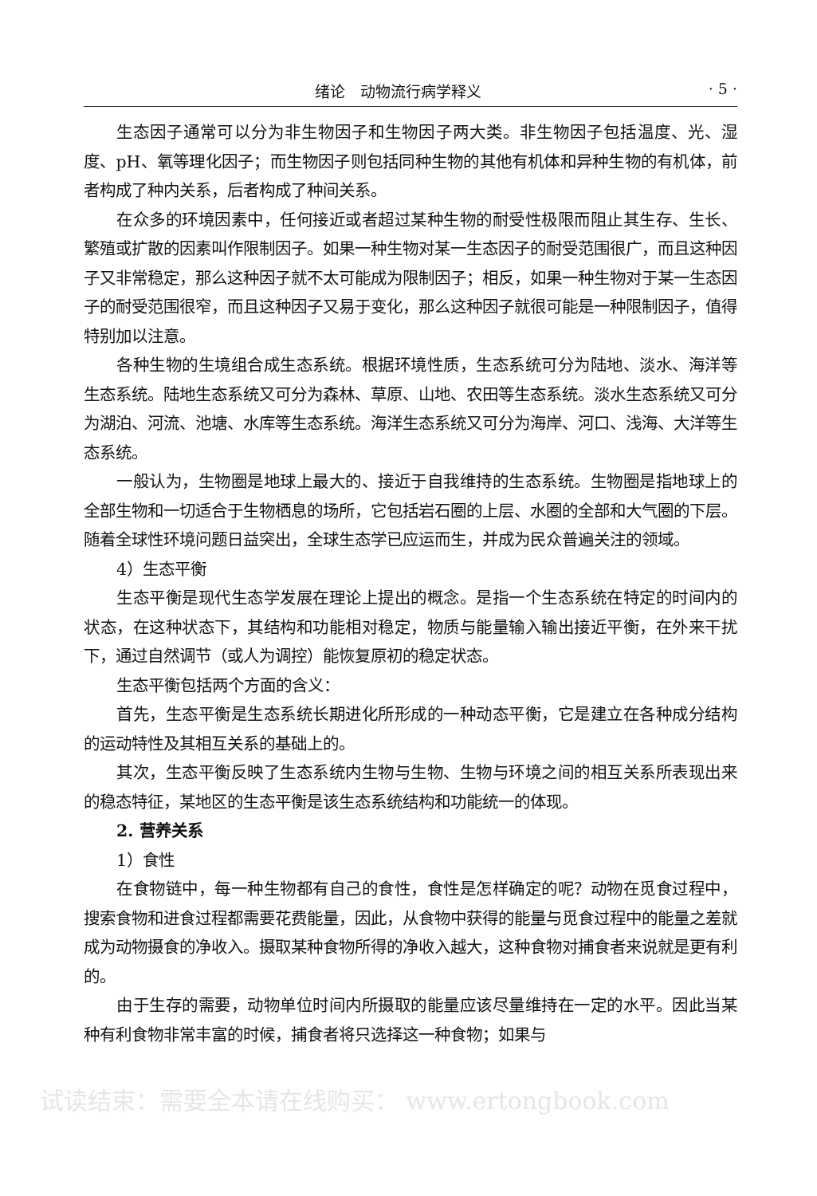绪论　动物流行病学释义 · 5 ·
生态因子通常可以分为非生物因子和生物因子两大类。非生物因子包括温度、光、湿度、pH、氧等理化因子；而生物因子则包括同种生物的其他有机体和异种生物的有机体，前者构成了种内关系，后者构成了种间关系。
在众多的环境因素中，任何接近或者超过某种生物的耐受性极限而阻止其生存、生长、繁殖或扩散的因素叫作限制因子。如果一种生物对某一生态因子的耐受范围很广，而且这种因子又非常稳定，那么这种因子就不太可能成为限制因子；相反，如果一种生物对于某一生态因子的耐受范围很窄，而且这种因子又易于变化，那么这种因子就很可能是一种限制因子，值得特别加以注意。
各种生物的生境组合成生态系统。根据环境性质，生态系统可分为陆地、淡水、海洋等生态系统。陆地生态系统又可分为森林、草原、山地、农田等生态系统。淡水生态系统又可分为湖泊、河流、池塘、水库等生态系统。海洋生态系统又可分为海岸、河口、浅海、大洋等生态系统。
一般认为，生物圈是地球上最大的、接近于自我维持的生态系统。生物圈是指地球上的全部生物和一切适合于生物栖息的场所，它包括岩石圈的上层、水圈的全部和大气圈的下层。随着全球性环境问题日益突出，全球生态学已应运而生，并成为民众普遍关注的领域。
4）生态平衡
生态平衡是现代生态学发展在理论上提出的概念。是指一个生态系统在特定的时间内的状态，在这种状态下，其结构和功能相对稳定，物质与能量输入输出接近平衡，在外来干扰下，通过自然调节（或人为调控）能恢复原初的稳定状态。
生态平衡包括两个方面的含义：
首先，生态平衡是生态系统长期进化所形成的一种动态平衡，它是建立在各种成分结构的运动特性及其相互关系的基础上的。
其次，生态平衡反映了生态系统内生物与生物、生物与环境之间的相互关系所表现出来的稳态特征，某地区的生态平衡是该生态系统结构和功能统一的体现。
2. 营养关系
1）食性
在食物链中，每一种生物都有自己的食性，食性是怎样确定的呢？动物在觅食过程中，搜索食物和进食过程都需要花费能量，因此，从食物中获得的能量与觅食过程中的能量之差就成为动物摄食的净收入。摄取某种食物所得的净收入越大，这种食物对捕食者来说就是更有利的。
由于生存的需要，动物单位时间内所摄取的能量应该尽量维持在一定的水平。因此当某种有利食物非常丰富的时候，捕食者将只选择这一种食物；如果与
试读结束：需要全本请在线购买： www.ertongbook.com